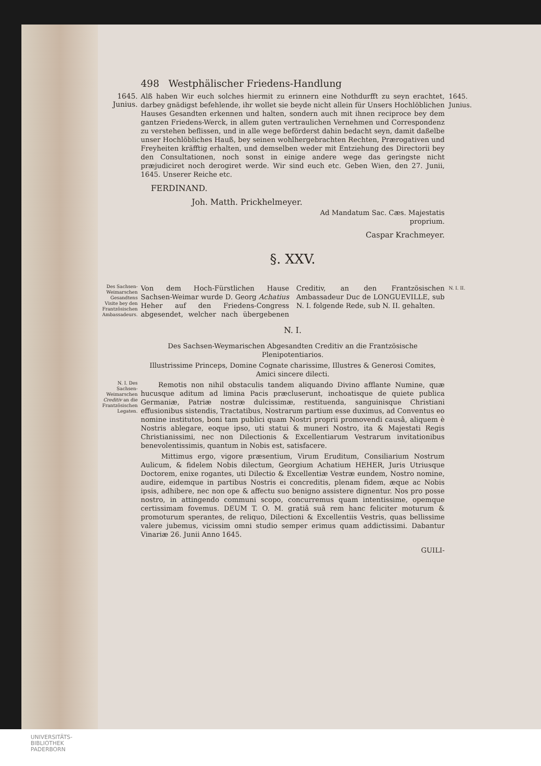498 Westphälischer Friedens-Handlung
1645. Junius.
Alß haben Wir euch solches hiermit zu erinnern eine Nothdurfft zu seyn erachtet, darbey gnädigst befehlende, ihr wollet sie beyde nicht allein für Unsers Hochlöblichen Hauses Gesandten erkennen und halten, sondern auch mit ihnen reciproce bey dem gantzen Friedens-Werck, in allem guten vertraulichen Vernehmen und Correspondenz zu verstehen beflissen, und in alle wege beförderst dahin bedacht seyn, damit daßelbe unser Hochlöbliches Hauß, bey seinen wohlhergebrachten Rechten, Prærogativen und Freyheiten kräfftig erhalten, und demselben weder mit Entziehung des Directorii bey den Consultationen, noch sonst in einige andere wege das geringste nicht præjudiciret noch derogiret werde. Wir sind euch etc. Geben Wien, den 27. Junii, 1645. Unserer Reiche etc.
FERDINAND.
Joh. Matth. Prickhelmeyer.
Ad Mandatum Sac. Cæs. Majestatis
proprium.
Caspar Krachmeyer.
§. XXV.
1645. Junius.
Des Sachsen-Weimarschen Gesandtens Visite bey den Frantzösischen Ambassadeurs.
Von dem Hoch-Fürstlichen Hause Sachsen-Weimar wurde D. Georg Achatius Heher auf den Friedens-Congress abgesendet, welcher nach übergebenen Creditiv, an den Frantzösischen Ambassadeur Duc de LONGUEVILLE, sub N. I. folgende Rede, sub N. II. gehalten.
N. I. II.
N. I.
Des Sachsen-Weymarischen Abgesandten Creditiv an die Frantzösische Plenipotentiarios.
Illustrissime Princeps, Domine Cognate charissime, Illustres & Generosi Comites, Amici sincere dilecti.
N. I. Des Sachsen-Weimarschen Creditiv an die Frantzösischen Legaten.
Remotis non nihil obstaculis tandem aliquando Divino afflante Numine, quæ hucusque aditum ad limina Pacis præcluserunt, inchoatisque de quiete publica Germaniæ, Patriæ nostræ dulcissimæ, restituenda, sanguinisque Christiani effusionibus sistendis, Tractatibus, Nostrarum partium esse duximus, ad Conventus eo nomine institutos, boni tam publici quam Nostri proprii promovendi causâ, aliquem è Nostris ablegare, eoque ipso, uti statui & muneri Nostro, ita & Majestati Regis Christianissimi, nec non Dilectionis & Excellentiarum Vestrarum invitationibus benevolentissimis, quantum in Nobis est, satisfacere.
Mittimus ergo, vigore præsentium, Virum Eruditum, Consiliarium Nostrum Aulicum, & fidelem Nobis dilectum, Georgium Achatium HEHER, Juris Utriusque Doctorem, enixe rogantes, uti Dilectio & Excellentiæ Vestræ eundem, Nostro nomine, audire, eidemque in partibus Nostris ei concreditis, plenam fidem, æque ac Nobis ipsis, adhibere, nec non ope & affectu suo benigno assistere dignentur. Nos pro posse nostro, in attingendo communi scopo, concurremus quam intentissime, opemque certissimam fovemus. DEUM T. O. M. gratiâ suâ rem hanc feliciter moturum & promoturum sperantes, de reliquo, Dilectioni & Excellentiis Vestris, quas bellissime valere jubemus, vicissim omni studio semper erimus quam addictissimi. Dabantur Vinariæ 26. Junii Anno 1645.
GUILI-
UNIVERSITÄTS-
BIBLIOTHEK
PADERBORN